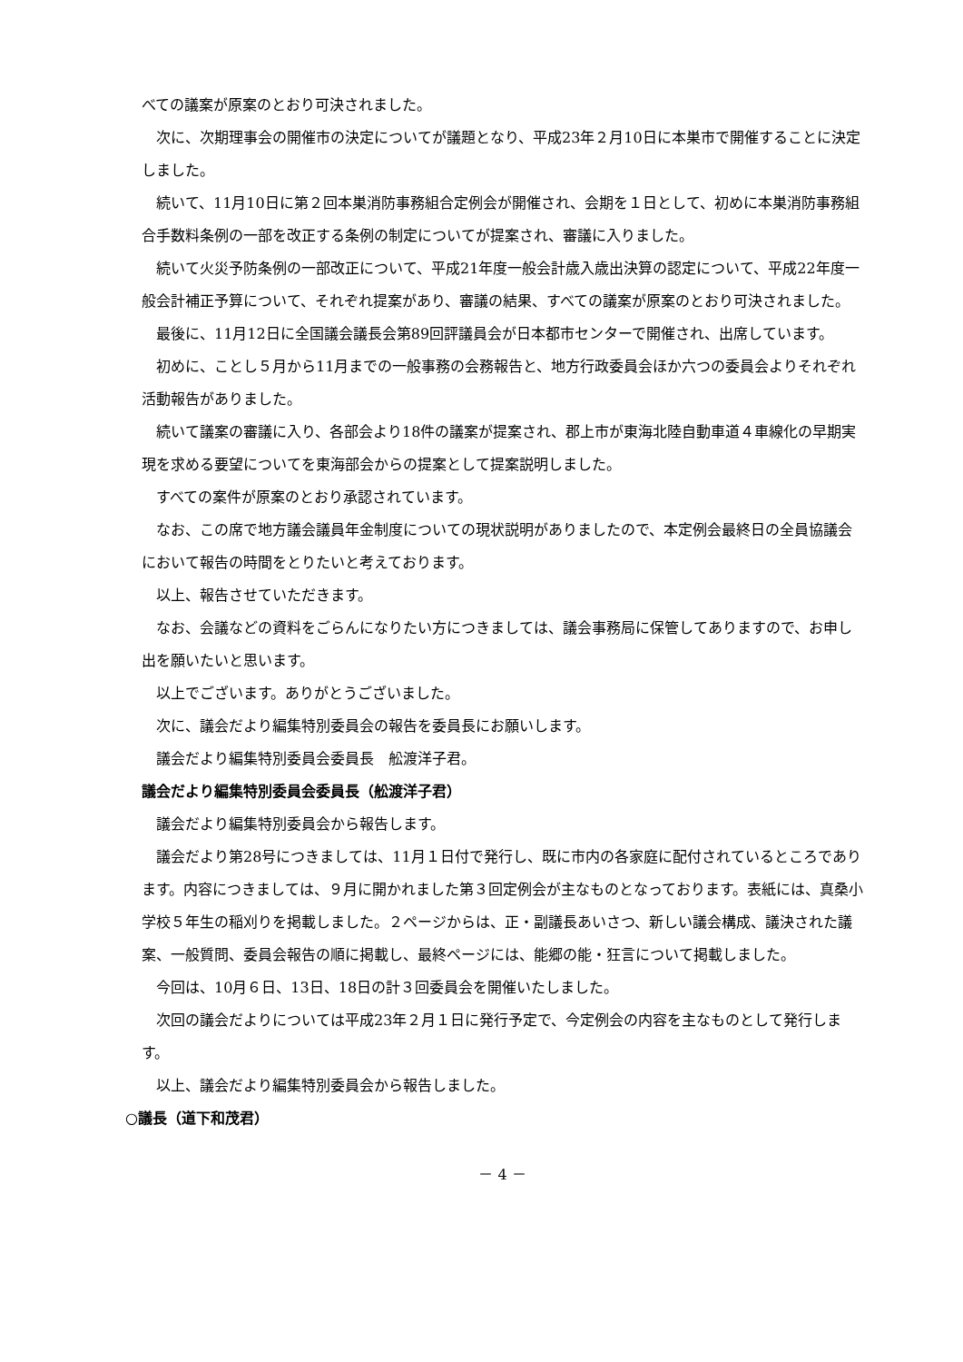べての議案が原案のとおり可決されました。
次に、次期理事会の開催市の決定についてが議題となり、平成23年２月10日に本巣市で開催することに決定しました。
続いて、11月10日に第２回本巣消防事務組合定例会が開催され、会期を１日として、初めに本巣消防事務組合手数料条例の一部を改正する条例の制定についてが提案され、審議に入りました。
続いて火災予防条例の一部改正について、平成21年度一般会計歳入歳出決算の認定について、平成22年度一般会計補正予算について、それぞれ提案があり、審議の結果、すべての議案が原案のとおり可決されました。
最後に、11月12日に全国議会議長会第89回評議員会が日本都市センターで開催され、出席しています。
初めに、ことし５月から11月までの一般事務の会務報告と、地方行政委員会ほか六つの委員会よりそれぞれ活動報告がありました。
続いて議案の審議に入り、各部会より18件の議案が提案され、郡上市が東海北陸自動車道４車線化の早期実現を求める要望についてを東海部会からの提案として提案説明しました。
すべての案件が原案のとおり承認されています。
なお、この席で地方議会議員年金制度についての現状説明がありましたので、本定例会最終日の全員協議会において報告の時間をとりたいと考えております。
以上、報告させていただきます。
なお、会議などの資料をごらんになりたい方につきましては、議会事務局に保管してありますので、お申し出を願いたいと思います。
以上でございます。ありがとうございました。
次に、議会だより編集特別委員会の報告を委員長にお願いします。
議会だより編集特別委員会委員長　舩渡洋子君。
議会だより編集特別委員会委員長（舩渡洋子君）
議会だより編集特別委員会から報告します。
議会だより第28号につきましては、11月１日付で発行し、既に市内の各家庭に配付されているところであります。内容につきましては、９月に開かれました第３回定例会が主なものとなっております。表紙には、真桑小学校５年生の稲刈りを掲載しました。２ページからは、正・副議長あいさつ、新しい議会構成、議決された議案、一般質問、委員会報告の順に掲載し、最終ページには、能郷の能・狂言について掲載しました。
今回は、10月６日、13日、18日の計３回委員会を開催いたしました。
次回の議会だよりについては平成23年２月１日に発行予定で、今定例会の内容を主なものとして発行します。
以上、議会だより編集特別委員会から報告しました。
○議長（道下和茂君）
－ 4 －